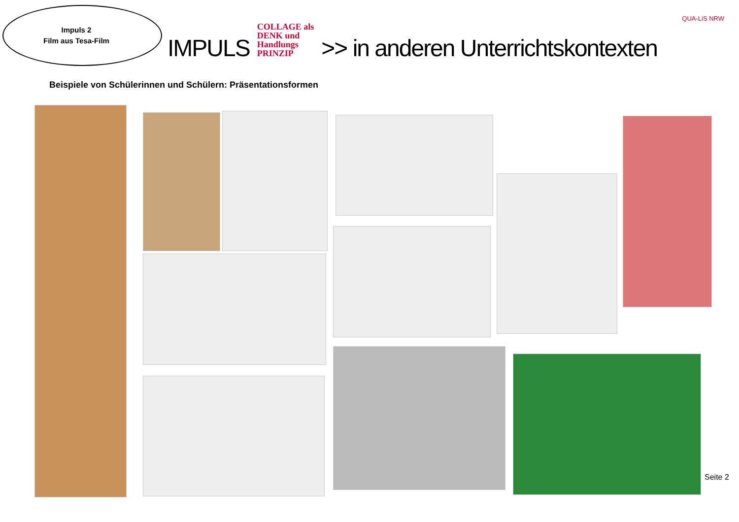Impuls 2
Film aus Tesa-Film
IMPULS
COLLAGE als
DENK und
Handlungs
PRINZIP
>> in anderen Unterrichtskontexten
QUA-LiS NRW
Beispiele von Schülerinnen und Schülern: Präsentationsformen
Seite 2